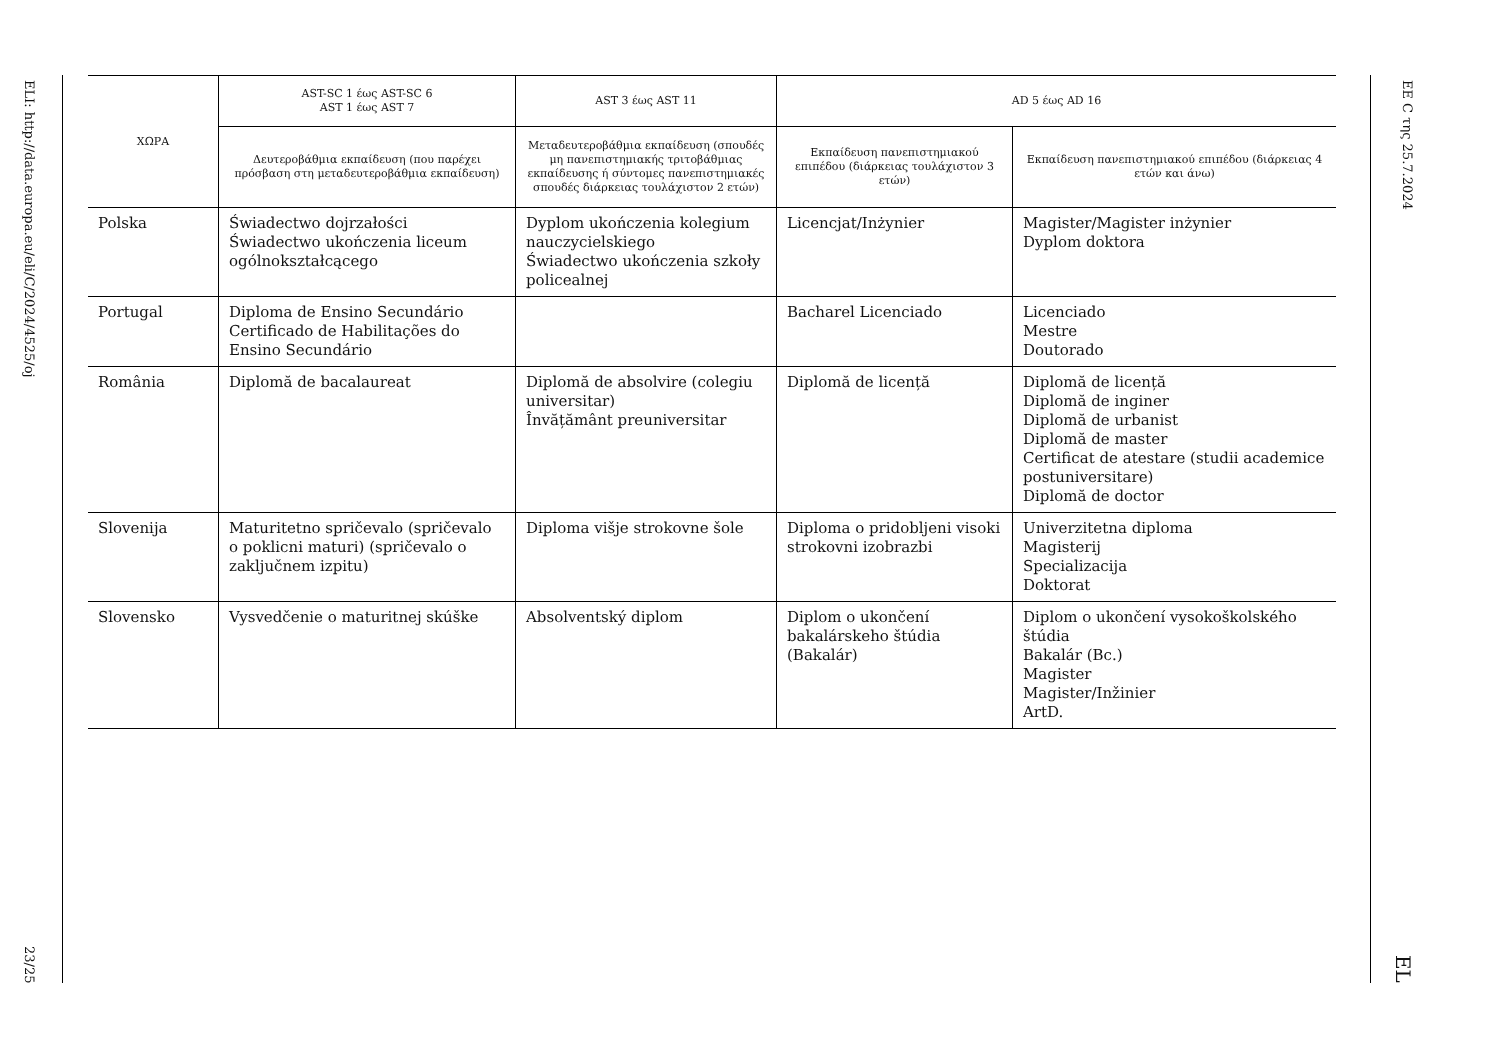ELI: http://data.europa.eu/eli/C/2024/4525/oj 23/25
| ΧΩΡΑ | AST-SC 1 έως AST-SC 6 AST 1 έως AST 7 | AST 3 έως AST 11 | AD 5 έως AD 16 | |
| --- | --- | --- | --- | --- |
| | Δευτεροβάθμια εκπαίδευση (που παρέχει πρόσβαση στη μεταδευτεροβάθμια εκπαίδευση) | Μεταδευτεροβάθμια εκπαίδευση (σπουδές μη πανεπιστημιακής τριτοβάθμιας εκπαίδευσης ή σύντομες πανεπιστημιακές σπουδές διάρκειας τουλάχιστον 2 ετών) | Εκπαίδευση πανεπιστημιακού επιπέδου (διάρκειας τουλάχιστον 3 ετών) | Εκπαίδευση πανεπιστημιακού επιπέδου (διάρκειας 4 ετών και άνω) |
| Polska | Świadectwo dojrzałości Świadectwo ukończenia liceum ogólnokształcącego | Dyplom ukończenia kolegium nauczycielskiego Świadectwo ukończenia szkoły policealnej | Licencjat/Inżynier | Magister/Magister inżynier Dyplom doktora |
| Portugal | Diploma de Ensino Secundário Certificado de Habilitações do Ensino Secundário | | Bacharel Licenciado | Licenciado Mestre Doutorado |
| România | Diplomă de bacalaureat | Diplomă de absolvire (colegiu universitar) Învățământ preuniversitar | Diplomă de licență | Diplomă de licență Diplomă de inginer Diplomă de urbanist Diplomă de master Certificat de atestare (studii academice postuniversitare) Diplomă de doctor |
| Slovenija | Maturitetno spričevalo (spričevalo o poklicni maturi) (spričevalo o zaključnem izpitu) | Diploma višje strokovne šole | Diploma o pridobljeni visoki strokovni izobrazbi | Univerzitetna diploma Magisterij Specializacija Doktorat |
| Slovensko | Vysvedčenie o maturitnej skúške | Absolventský diplom | Diplom o ukončení bakalárskeho štúdia (Bakalár) | Diplom o ukončení vysokoškolského štúdia Bakalár (Bc.) Magister Magister/Inžinier ArtD. |
ΕΕ C της 25.7.2024 EL